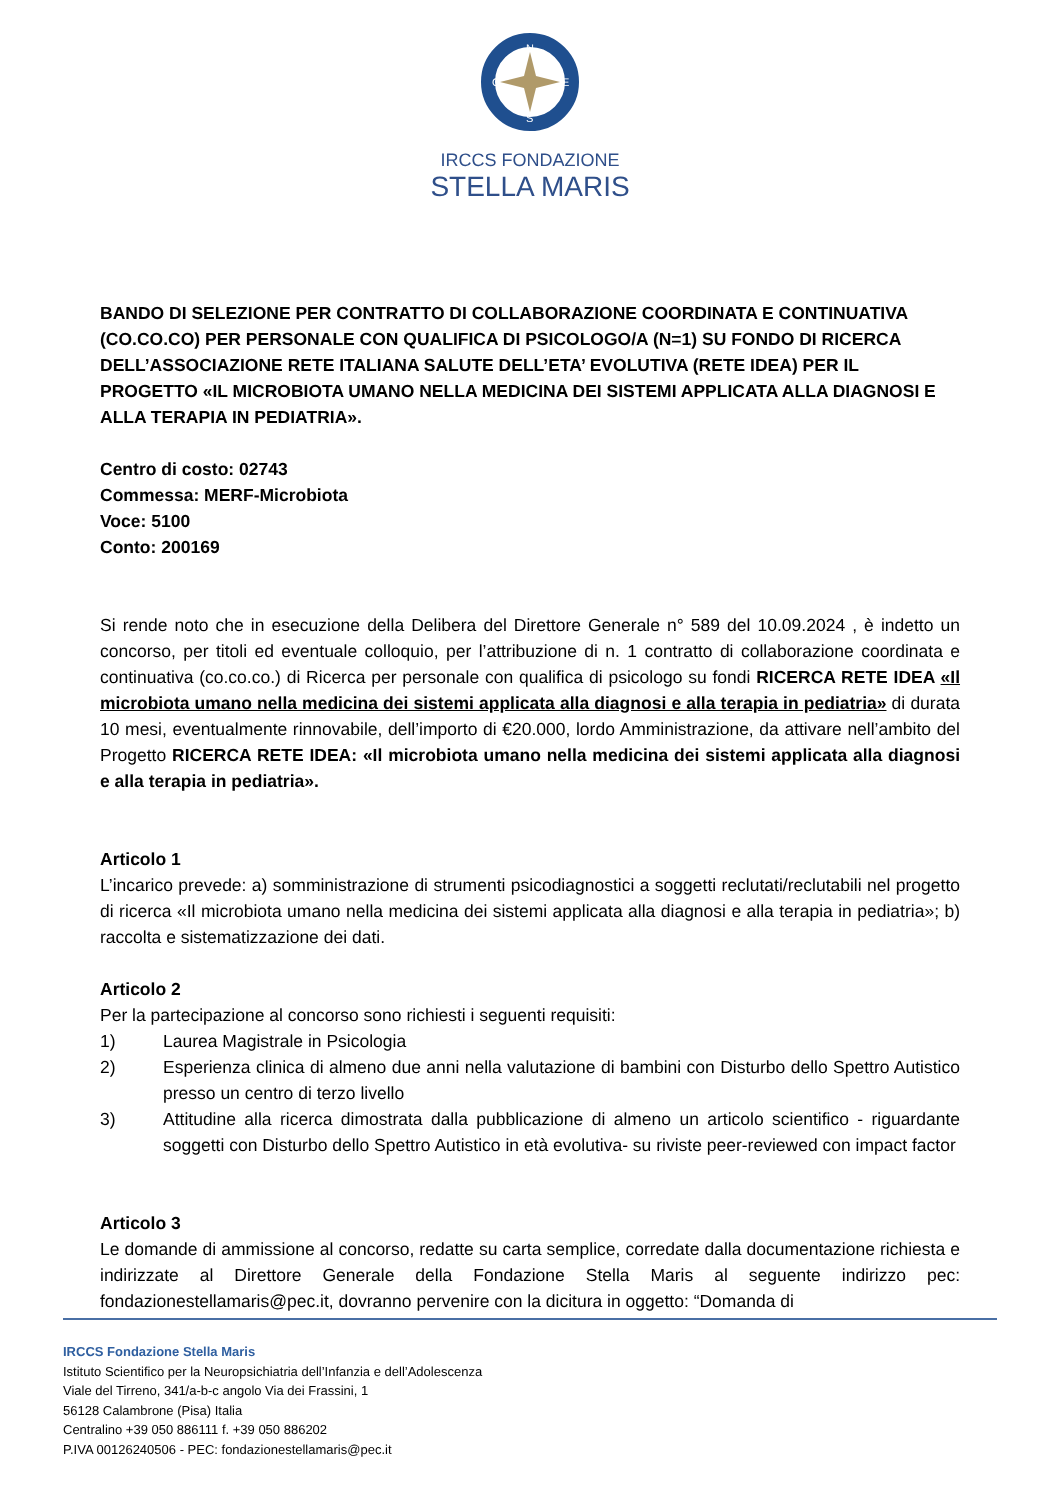N
S
O
E
IRCCS FONDAZIONE
STELLA MARIS
BANDO DI SELEZIONE PER CONTRATTO DI COLLABORAZIONE COORDINATA E CONTINUATIVA (CO.CO.CO) PER PERSONALE CON QUALIFICA DI PSICOLOGO/A (N=1) SU FONDO DI RICERCA DELL’ASSOCIAZIONE RETE ITALIANA SALUTE DELL’ETA’ EVOLUTIVA (RETE IDEA) PER IL PROGETTO «IL MICROBIOTA UMANO NELLA MEDICINA DEI SISTEMI APPLICATA ALLA DIAGNOSI E ALLA TERAPIA IN PEDIATRIA».
Centro di costo: 02743
Commessa: MERF-Microbiota
Voce: 5100
Conto: 200169
Si rende noto che in esecuzione della Delibera del Direttore Generale n° 589 del 10.09.2024 , è indetto un concorso, per titoli ed eventuale colloquio, per l’attribuzione di n. 1 contratto di collaborazione coordinata e continuativa (co.co.co.) di Ricerca per personale con qualifica di psicologo su fondi RICERCA RETE IDEA «Il microbiota umano nella medicina dei sistemi applicata alla diagnosi e alla terapia in pediatria» di durata 10 mesi, eventualmente rinnovabile, dell’importo di €20.000, lordo Amministrazione, da attivare nell’ambito del Progetto RICERCA RETE IDEA: «Il microbiota umano nella medicina dei sistemi applicata alla diagnosi e alla terapia in pediatria».
Articolo 1
L’incarico prevede: a) somministrazione di strumenti psicodiagnostici a soggetti reclutati/reclutabili nel progetto di ricerca «Il microbiota umano nella medicina dei sistemi applicata alla diagnosi e alla terapia in pediatria»; b) raccolta e sistematizzazione dei dati.
Articolo 2
Per la partecipazione al concorso sono richiesti i seguenti requisiti:
1) Laurea Magistrale in Psicologia
2) Esperienza clinica di almeno due anni nella valutazione di bambini con Disturbo dello Spettro Autistico presso un centro di terzo livello
3) Attitudine alla ricerca dimostrata dalla pubblicazione di almeno un articolo scientifico - riguardante soggetti con Disturbo dello Spettro Autistico in età evolutiva- su riviste peer-reviewed con impact factor
Articolo 3
Le domande di ammissione al concorso, redatte su carta semplice, corredate dalla documentazione richiesta e indirizzate al Direttore Generale della Fondazione Stella Maris al seguente indirizzo pec: fondazionestellamaris@pec.it, dovranno pervenire con la dicitura in oggetto: “Domanda di
IRCCS Fondazione Stella Maris
Istituto Scientifico per la Neuropsichiatria dell’Infanzia e dell’Adolescenza
Viale del Tirreno, 341/a-b-c angolo Via dei Frassini, 1
56128 Calambrone (Pisa) Italia
Centralino +39 050 886111 f. +39 050 886202
P.IVA 00126240506 - PEC: fondazionestellamaris@pec.it